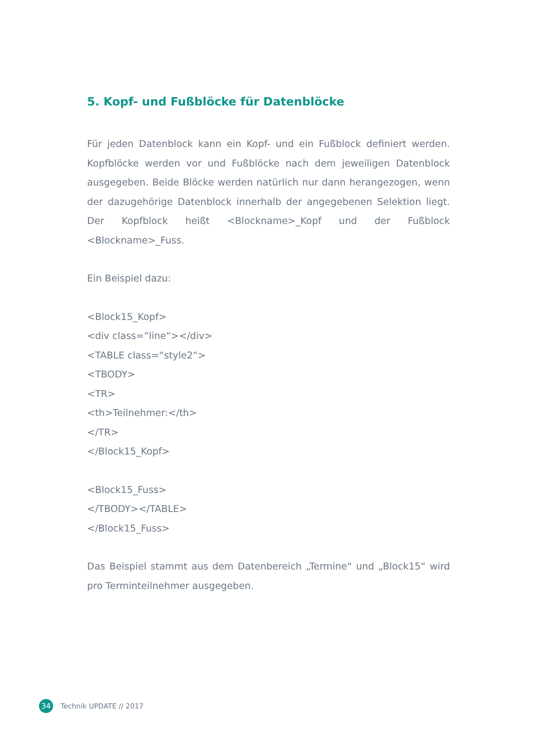5. Kopf- und Fußblöcke für Datenblöcke
Für jeden Datenblock kann ein Kopf- und ein Fußblock definiert werden. Kopfblöcke werden vor und Fußblöcke nach dem jeweiligen Datenblock ausgegeben. Beide Blöcke werden natürlich nur dann herangezogen, wenn der dazugehörige Datenblock innerhalb der angegebenen Selektion liegt. Der Kopfblock heißt <Blockname>_Kopf und der Fußblock <Blockname>_Fuss.
Ein Beispiel dazu:
<Block15_Kopf>
<div class=“line“></div>
<TABLE class=“style2“>
<TBODY>
<TR>
<th>Teilnehmer:</th>
</TR>
</Block15_Kopf>
<Block15_Fuss>
</TBODY></TABLE>
</Block15_Fuss>
Das Beispiel stammt aus dem Datenbereich „Termine“ und „Block15“ wird pro Terminteilnehmer ausgegeben.
34 Technik UPDATE // 2017